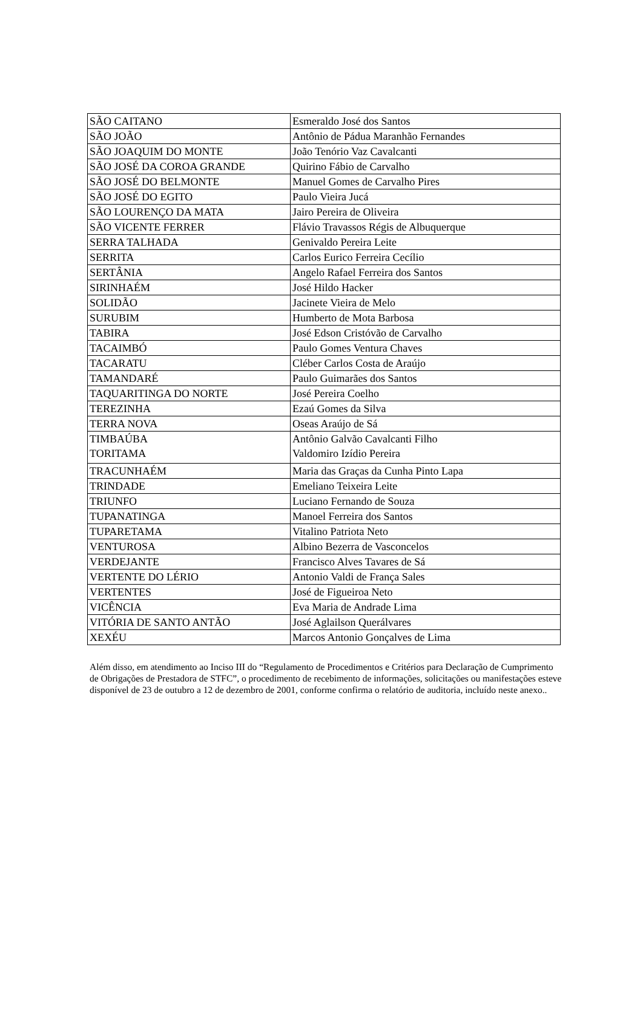| SÃO CAITANO | Esmeraldo José dos Santos |
| SÃO JOÃO | Antônio de Pádua Maranhão Fernandes |
| SÃO JOAQUIM DO MONTE | João Tenório Vaz Cavalcanti |
| SÃO JOSÉ DA COROA GRANDE | Quirino Fábio de Carvalho |
| SÃO JOSÉ DO BELMONTE | Manuel Gomes de Carvalho Pires |
| SÃO JOSÉ DO EGITO | Paulo Vieira Jucá |
| SÃO LOURENÇO DA MATA | Jairo Pereira de Oliveira |
| SÃO VICENTE FERRER | Flávio Travassos Régis de Albuquerque |
| SERRA TALHADA | Genivaldo Pereira Leite |
| SERRITA | Carlos Eurico Ferreira Cecílio |
| SERTÂNIA | Angelo Rafael Ferreira dos Santos |
| SIRINHAÉM | José Hildo Hacker |
| SOLIDÃO | Jacinete Vieira de Melo |
| SURUBIM | Humberto de Mota Barbosa |
| TABIRA | José Edson Cristóvão de Carvalho |
| TACAIMBÓ | Paulo Gomes Ventura Chaves |
| TACARATU | Cléber Carlos Costa de Araújo |
| TAMANDARÉ | Paulo Guimarães dos Santos |
| TAQUARITINGA DO NORTE | José Pereira Coelho |
| TEREZINHA | Ezaú Gomes da Silva |
| TERRA NOVA | Oseas Araújo de Sá |
| TIMBAÚBA TORITAMA | Antônio Galvão Cavalcanti Filho Valdomiro Izídio Pereira |
| TRACUNHAÉM | Maria das Graças da Cunha Pinto Lapa |
| TRINDADE | Emeliano Teixeira Leite |
| TRIUNFO | Luciano Fernando de Souza |
| TUPANATINGA | Manoel Ferreira dos Santos |
| TUPARETAMA | Vitalino Patriota Neto |
| VENTUROSA | Albino Bezerra de Vasconcelos |
| VERDEJANTE | Francisco Alves Tavares de Sá |
| VERTENTE DO LÉRIO | Antonio Valdi de França Sales |
| VERTENTES | José de Figueiroa Neto |
| VICÊNCIA | Eva Maria de Andrade Lima |
| VITÓRIA DE SANTO ANTÃO | José Aglailson Querálvares |
| XEXÉU | Marcos Antonio Gonçalves de Lima |
Além disso, em atendimento ao Inciso III do “Regulamento de Procedimentos e Critérios para Declaração de Cumprimento de Obrigações de Prestadora de STFC”, o procedimento de recebimento de informações, solicitações ou manifestações esteve disponível de 23 de outubro a 12 de dezembro de 2001, conforme confirma o relatório de auditoria, incluído neste anexo..